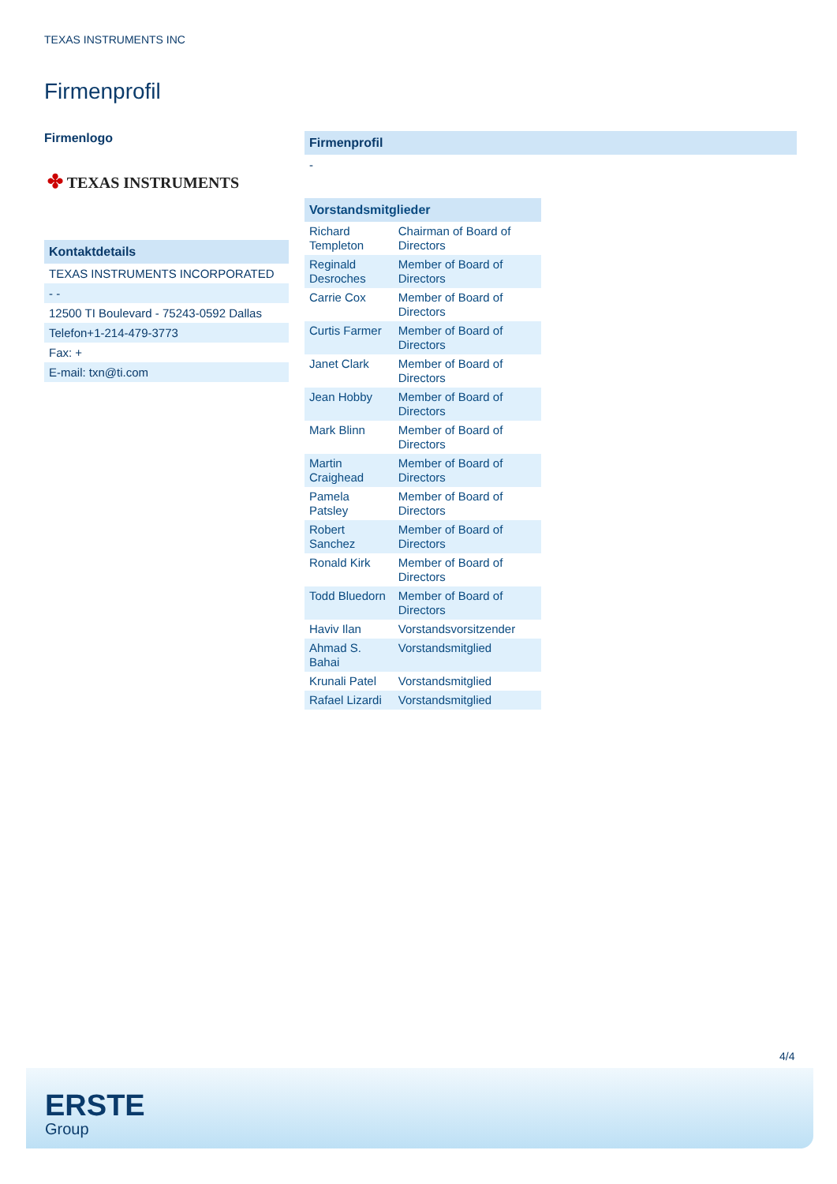TEXAS INSTRUMENTS INC
Firmenprofil
Firmenlogo
✤ TEXAS INSTRUMENTS
Kontaktdetails
TEXAS INSTRUMENTS INCORPORATED
- -
12500 TI Boulevard - 75243-0592 Dallas
Telefon+1-214-479-3773
Fax: +
E-mail: txn@ti.com
Firmenprofil
-
| Vorstandsmitglieder | |
| --- | --- |
| Richard Templeton | Chairman of Board of Directors |
| Reginald Desroches | Member of Board of Directors |
| Carrie Cox | Member of Board of Directors |
| Curtis Farmer | Member of Board of Directors |
| Janet Clark | Member of Board of Directors |
| Jean Hobby | Member of Board of Directors |
| Mark Blinn | Member of Board of Directors |
| Martin Craighead | Member of Board of Directors |
| Pamela Patsley | Member of Board of Directors |
| Robert Sanchez | Member of Board of Directors |
| Ronald Kirk | Member of Board of Directors |
| Todd Bluedorn | Member of Board of Directors |
| Haviv Ilan | Vorstandsvorsitzender |
| Ahmad S. Bahai | Vorstandsmitglied |
| Krunali Patel | Vorstandsmitglied |
| Rafael Lizardi | Vorstandsmitglied |
4/4
ERSTE
Group